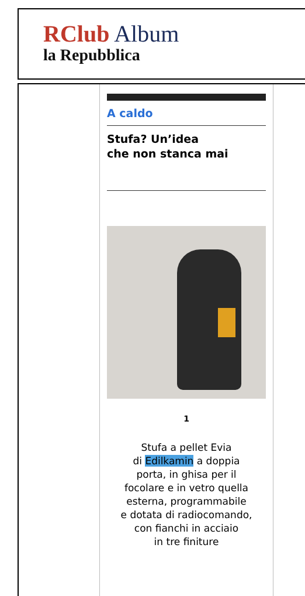RClub Album
la Repubblica
A caldo
Stufa? Un’idea
che non stanca mai
1
Stufa a pellet Evia
di Edilkamin a doppia
porta, in ghisa per il
focolare e in vetro quella
esterna, programmabile
e dotata di radiocomando,
con fianchi in acciaio
in tre finiture